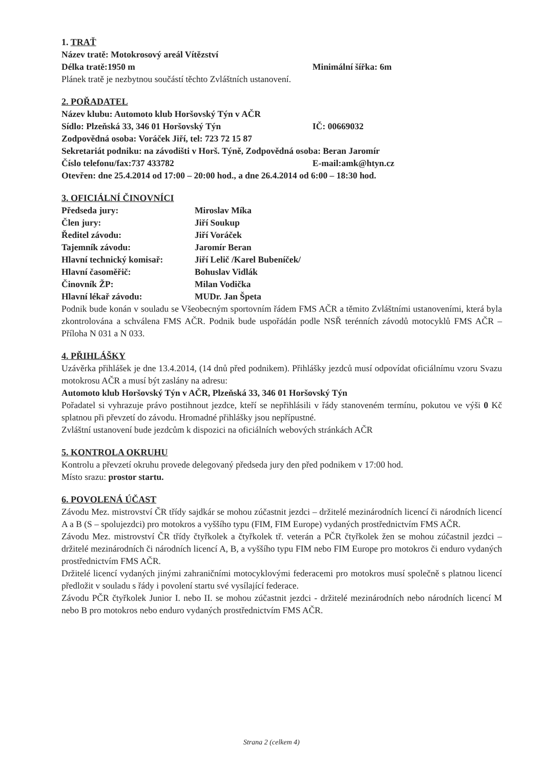1. TRAŤ
Název tratě: Motokrosový areál Vítězství
Délka tratě:1950 m Minimální šířka: 6m
Plánek tratě je nezbytnou součástí těchto Zvláštních ustanovení.
2. POŘADATEL
Název klubu: Automoto klub Horšovský Týn v AČR
Sídlo: Plzeňská 33, 346 01 Horšovský Týn IČ: 00669032
Zodpovědná osoba: Voráček Jiří, tel: 723 72 15 87
Sekretariát podniku: na závodišti v Horš. Týně, Zodpovědná osoba: Beran Jaromír
Číslo telefonu/fax:737 433782 E-mail:amk@htyn.cz
Otevřen: dne 25.4.2014 od 17:00 – 20:00 hod., a dne 26.4.2014 od 6:00 – 18:30 hod.
3. OFICIÁLNÍ ČINOVNÍCI
Předseda jury: Miroslav Míka
Člen jury: Jiří Soukup
Ředitel závodu: Jiří Voráček
Tajemník závodu: Jaromír Beran
Hlavní technický komisař: Jiří Lelič /Karel Bubeníček/
Hlavní časoměřič: Bohuslav Vidlák
Činovník ŽP: Milan Vodička
Hlavní lékař závodu: MUDr. Jan Špeta
Podnik bude konán v souladu se Všeobecným sportovním řádem FMS AČR a těmito Zvláštními ustanoveními, která byla zkontrolována a schválena FMS AČR. Podnik bude uspořádán podle NSŘ terénních závodů motocyklů FMS AČR – Příloha N 031 a N 033.
4. PŘIHLÁŠKY
Uzávěrka přihlášek je dne 13.4.2014, (14 dnů před podnikem). Přihlášky jezdců musí odpovídat oficiálnímu vzoru Svazu motokrosu AČR a musí být zaslány na adresu:
Automoto klub Horšovský Týn v AČR, Plzeňská 33, 346 01 Horšovský Týn
Pořadatel si vyhrazuje právo postihnout jezdce, kteří se nepřihlásili v řády stanoveném termínu, pokutou ve výši 0 Kč splatnou při převzetí do závodu. Hromadné přihlášky jsou nepřípustné.
Zvláštní ustanovení bude jezdcům k dispozici na oficiálních webových stránkách AČR
5. KONTROLA OKRUHU
Kontrolu a převzetí okruhu provede delegovaný předseda jury den před podnikem v 17:00 hod.
Místo srazu: prostor startu.
6. POVOLENÁ ÚČAST
Závodu Mez. mistrovství ČR třídy sajdkár se mohou zúčastnit jezdci – držitelé mezinárodních licencí či národních licencí A a B (S – spolujezdci) pro motokros a vyššího typu (FIM, FIM Europe) vydaných prostřednictvím FMS AČR.
Závodu Mez. mistrovství ČR třídy čtyřkolek a čtyřkolek tř. veterán a PČR čtyřkolek žen se mohou zúčastnil jezdci – držitelé mezinárodních či národních licencí A, B, a vyššího typu FIM nebo FIM Europe pro motokros či enduro vydaných prostřednictvím FMS AČR.
Držitelé licencí vydaných jinými zahraničními motocyklovými federacemi pro motokros musí společně s platnou licencí předložit v souladu s řády i povolení startu své vysílající federace.
Závodu PČR čtyřkolek Junior I. nebo II. se mohou zúčastnit jezdci - držitelé mezinárodních nebo národních licencí M nebo B pro motokros nebo enduro vydaných prostřednictvím FMS AČR.
Strana 2 (celkem 4)